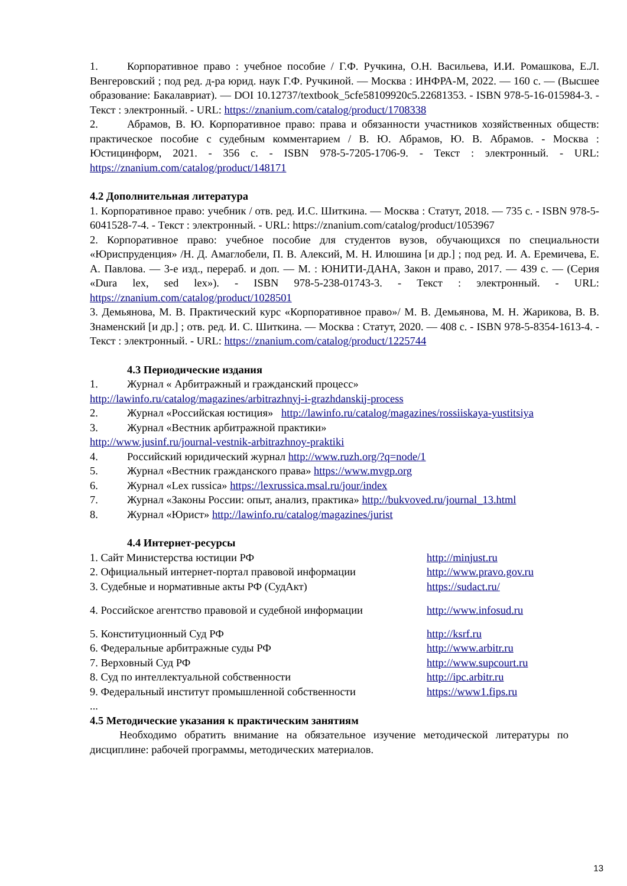1. Корпоративное право : учебное пособие / Г.Ф. Ручкина, О.Н. Васильева, И.И. Ромашкова, Е.Л. Венгеровский ; под ред. д-ра юрид. наук Г.Ф. Ручкиной. — Москва : ИНФРА-М, 2022. — 160 с. — (Высшее образование: Бакалавриат). — DOI 10.12737/textbook_5cfe58109920c5.22681353. - ISBN 978-5-16-015984-3. - Текст : электронный. - URL: https://znanium.com/catalog/product/1708338
2. Абрамов, В. Ю. Корпоративное право: права и обязанности участников хозяйственных обществ: практическое пособие с судебным комментарием / В. Ю. Абрамов, Ю. В. Абрамов. - Москва : Юстицинформ, 2021. - 356 с. - ISBN 978-5-7205-1706-9. - Текст : электронный. - URL: https://znanium.com/catalog/product/148171
4.2 Дополнительная литература
1. Корпоративное право: учебник / отв. ред. И.С. Шиткина. — Москва : Статут, 2018. — 735 с. - ISBN 978-5-6041528-7-4. - Текст : электронный. - URL: https://znanium.com/catalog/product/1053967
2. Корпоративное право: учебное пособие для студентов вузов, обучающихся по специальности «Юриспруденция» /Н. Д. Амаглобели, П. В. Алексий, М. Н. Илюшина [и др.] ; под ред. И. А. Еремичева, Е. А. Павлова. — 3-е изд., перераб. и доп. — М. : ЮНИТИ-ДАНА, Закон и право, 2017. — 439 с. — (Серия «Dura lex, sed lex»). - ISBN 978-5-238-01743-3. - Текст : электронный. - URL: https://znanium.com/catalog/product/1028501
3. Демьянова, М. В. Практический курс «Корпоративное право»/ М. В. Демьянова, М. Н. Жарикова, В. В. Знаменский [и др.] ; отв. ред. И. С. Шиткина. — Москва : Статут, 2020. — 408 с. - ISBN 978-5-8354-1613-4. - Текст : электронный. - URL: https://znanium.com/catalog/product/1225744
4.3 Периодические издания
1. Журнал « Арбитражный и гражданский процесс»
http://lawinfo.ru/catalog/magazines/arbitrazhnyj-i-grazhdanskij-process
2. Журнал «Российская юстиция» http://lawinfo.ru/catalog/magazines/rossiiskaya-yustitsiya
3. Журнал «Вестник арбитражной практики»
http://www.jusinf.ru/journal-vestnik-arbitrazhnoy-praktiki
4. Российский юридический журнал http://www.ruzh.org/?q=node/1
5. Журнал «Вестник гражданского права» https://www.mvgp.org
6. Журнал «Lex russica» https://lexrussica.msal.ru/jour/index
7. Журнал «Законы России: опыт, анализ, практика» http://bukvoved.ru/journal_13.html
8. Журнал «Юрист» http://lawinfo.ru/catalog/magazines/jurist
4.4 Интернет-ресурсы
| 1. Сайт Министерства юстиции РФ | http://minjust.ru |
| 2. Официальный интернет-портал правовой информации | http://www.pravo.gov.ru |
| 3. Судебные и нормативные акты РФ (СудАкт) | https://sudact.ru/ |
| 4. Российское агентство правовой и судебной информации | http://www.infosud.ru |
| 5. Конституционный Суд РФ | http://ksrf.ru |
| 6. Федеральные арбитражные суды РФ | http://www.arbitr.ru |
| 7. Верховный Суд РФ | http://www.supcourt.ru |
| 8. Суд по интеллектуальной собственности | http://ipc.arbitr.ru |
| 9. Федеральный институт промышленной собственности | https://www1.fips.ru |
...
4.5 Методические указания к практическим занятиям
Необходимо обратить внимание на обязательное изучение методической литературы по дисциплине: рабочей программы, методических материалов.
13